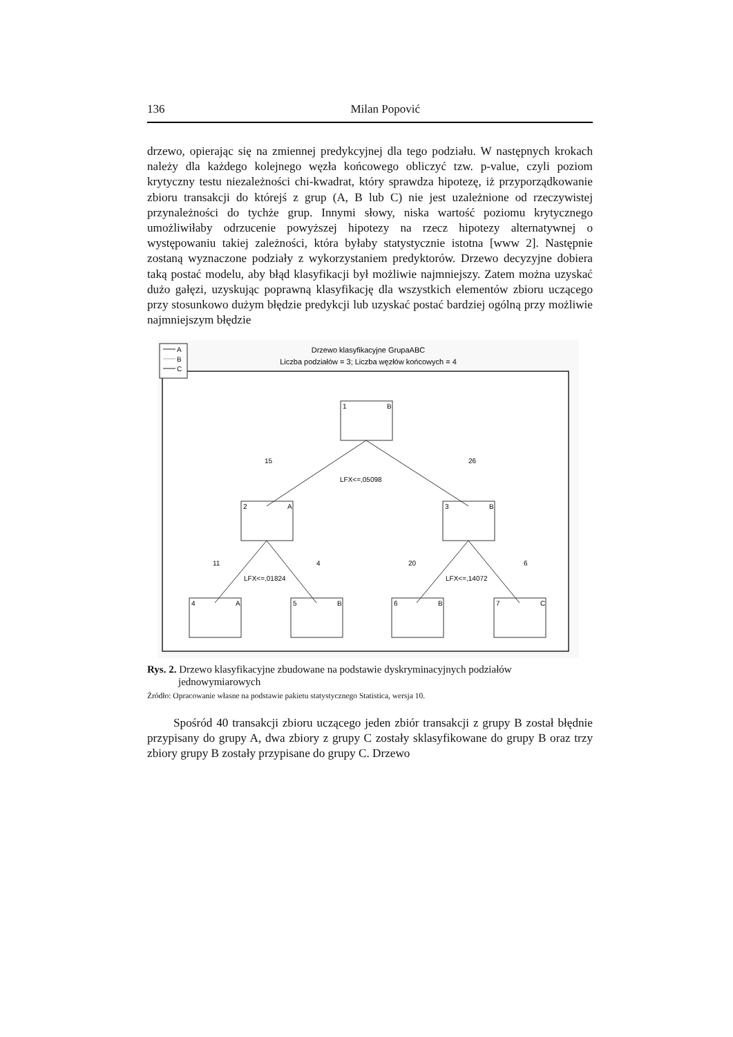136 Milan Popović
drzewo, opierając się na zmiennej predykcyjnej dla tego podziału. W następnych krokach należy dla każdego kolejnego węzła końcowego obliczyć tzw. p-value, czyli poziom krytyczny testu niezależności chi-kwadrat, który sprawdza hipotezę, iż przyporządkowanie zbioru transakcji do którejś z grup (A, B lub C) nie jest uzależnione od rzeczywistej przynależności do tychże grup. Innymi słowy, niska wartość poziomu krytycznego umożliwiłaby odrzucenie powyższej hipotezy na rzecz hipotezy alternatywnej o występowaniu takiej zależności, która byłaby statystycznie istotna [www 2]. Następnie zostaną wyznaczone podziały z wykorzystaniem predyktorów. Drzewo decyzyjne dobiera taką postać modelu, aby błąd klasyfikacji był możliwie najmniejszy. Zatem można uzyskać dużo gałęzi, uzyskując poprawną klasyfikację dla wszystkich elementów zbioru uczącego przy stosunkowo dużym błędzie predykcji lub uzyskać postać bardziej ogólną przy możliwie najmniejszym błędzie
A
B
C
Drzewo klasyfikacyjne GrupaABC
Liczba podziałów = 3; Liczba węzłów końcowych = 4
1
B
2
A
3
B
4
A
5
B
6
B
7
C
15
26
LFX<=,05098
11
4
20
6
LFX<=,01824
LFX<=,14072
Rys. 2. Drzewo klasyfikacyjne zbudowane na podstawie dyskryminacyjnych podziałów jednowymiarowych
Źródło: Opracowanie własne na podstawie pakietu statystycznego Statistica, wersja 10.
Spośród 40 transakcji zbioru uczącego jeden zbiór transakcji z grupy B został błędnie przypisany do grupy A, dwa zbiory z grupy C zostały sklasyfikowane do grupy B oraz trzy zbiory grupy B zostały przypisane do grupy C. Drzewo